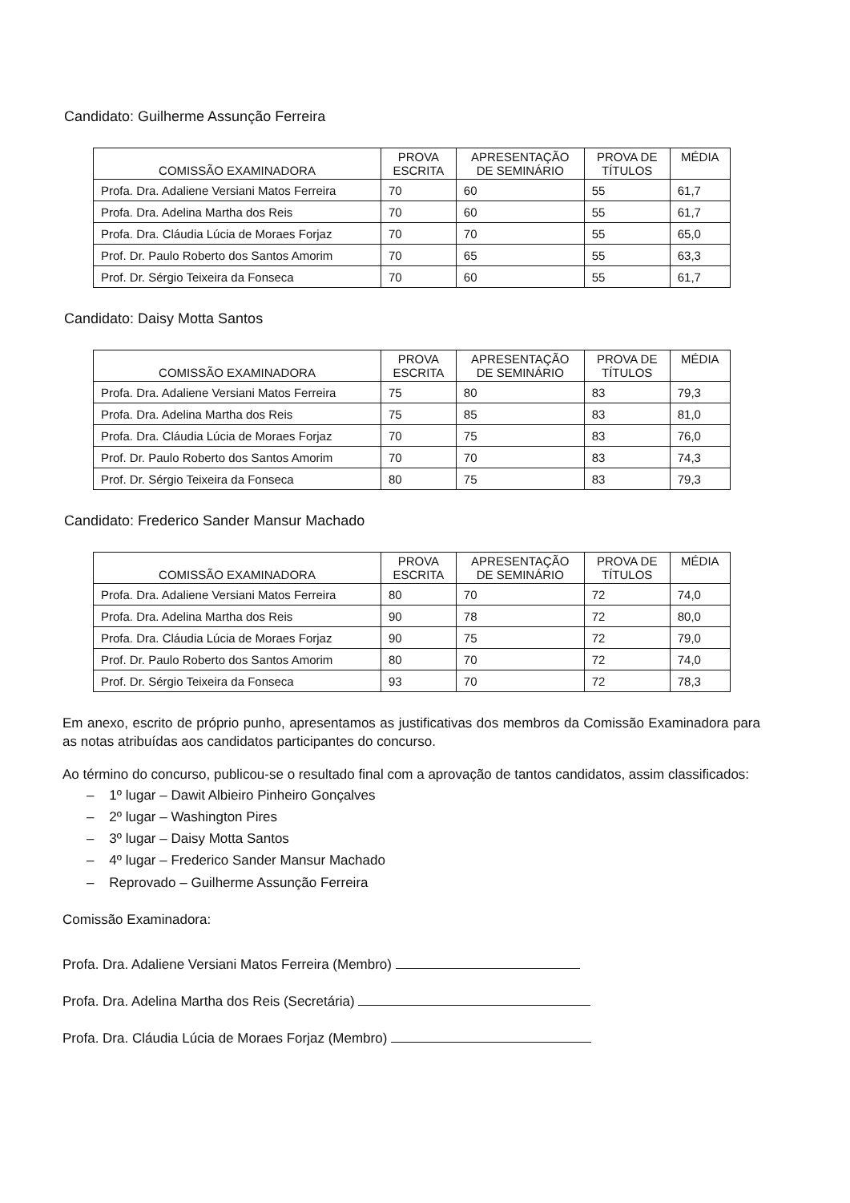Candidato: Guilherme Assunção Ferreira
| COMISSÃO EXAMINADORA | PROVA ESCRITA | APRESENTAÇÃO DE SEMINÁRIO | PROVA DE TÍTULOS | MÉDIA |
| --- | --- | --- | --- | --- |
| Profa. Dra. Adaliene Versiani Matos Ferreira | 70 | 60 | 55 | 61,7 |
| Profa. Dra. Adelina Martha dos Reis | 70 | 60 | 55 | 61,7 |
| Profa. Dra. Cláudia Lúcia de Moraes Forjaz | 70 | 70 | 55 | 65,0 |
| Prof. Dr. Paulo Roberto dos Santos Amorim | 70 | 65 | 55 | 63,3 |
| Prof. Dr. Sérgio Teixeira da Fonseca | 70 | 60 | 55 | 61,7 |
Candidato: Daisy Motta Santos
| COMISSÃO EXAMINADORA | PROVA ESCRITA | APRESENTAÇÃO DE SEMINÁRIO | PROVA DE TÍTULOS | MÉDIA |
| --- | --- | --- | --- | --- |
| Profa. Dra. Adaliene Versiani Matos Ferreira | 75 | 80 | 83 | 79,3 |
| Profa. Dra. Adelina Martha dos Reis | 75 | 85 | 83 | 81,0 |
| Profa. Dra. Cláudia Lúcia de Moraes Forjaz | 70 | 75 | 83 | 76,0 |
| Prof. Dr. Paulo Roberto dos Santos Amorim | 70 | 70 | 83 | 74,3 |
| Prof. Dr. Sérgio Teixeira da Fonseca | 80 | 75 | 83 | 79,3 |
Candidato: Frederico Sander Mansur Machado
| COMISSÃO EXAMINADORA | PROVA ESCRITA | APRESENTAÇÃO DE SEMINÁRIO | PROVA DE TÍTULOS | MÉDIA |
| --- | --- | --- | --- | --- |
| Profa. Dra. Adaliene Versiani Matos Ferreira | 80 | 70 | 72 | 74,0 |
| Profa. Dra. Adelina Martha dos Reis | 90 | 78 | 72 | 80,0 |
| Profa. Dra. Cláudia Lúcia de Moraes Forjaz | 90 | 75 | 72 | 79,0 |
| Prof. Dr. Paulo Roberto dos Santos Amorim | 80 | 70 | 72 | 74,0 |
| Prof. Dr. Sérgio Teixeira da Fonseca | 93 | 70 | 72 | 78,3 |
Em anexo, escrito de próprio punho, apresentamos as justificativas dos membros da Comissão Examinadora para as notas atribuídas aos candidatos participantes do concurso.
Ao término do concurso, publicou-se o resultado final com a aprovação de tantos candidatos, assim classificados:
– 1º lugar – Dawit Albieiro Pinheiro Gonçalves
– 2º lugar – Washington Pires
– 3º lugar – Daisy Motta Santos
– 4º lugar – Frederico Sander Mansur Machado
– Reprovado – Guilherme Assunção Ferreira
Comissão Examinadora:
Profa. Dra. Adaliene Versiani Matos Ferreira (Membro)
Profa. Dra. Adelina Martha dos Reis (Secretária)
Profa. Dra. Cláudia Lúcia de Moraes Forjaz (Membro)